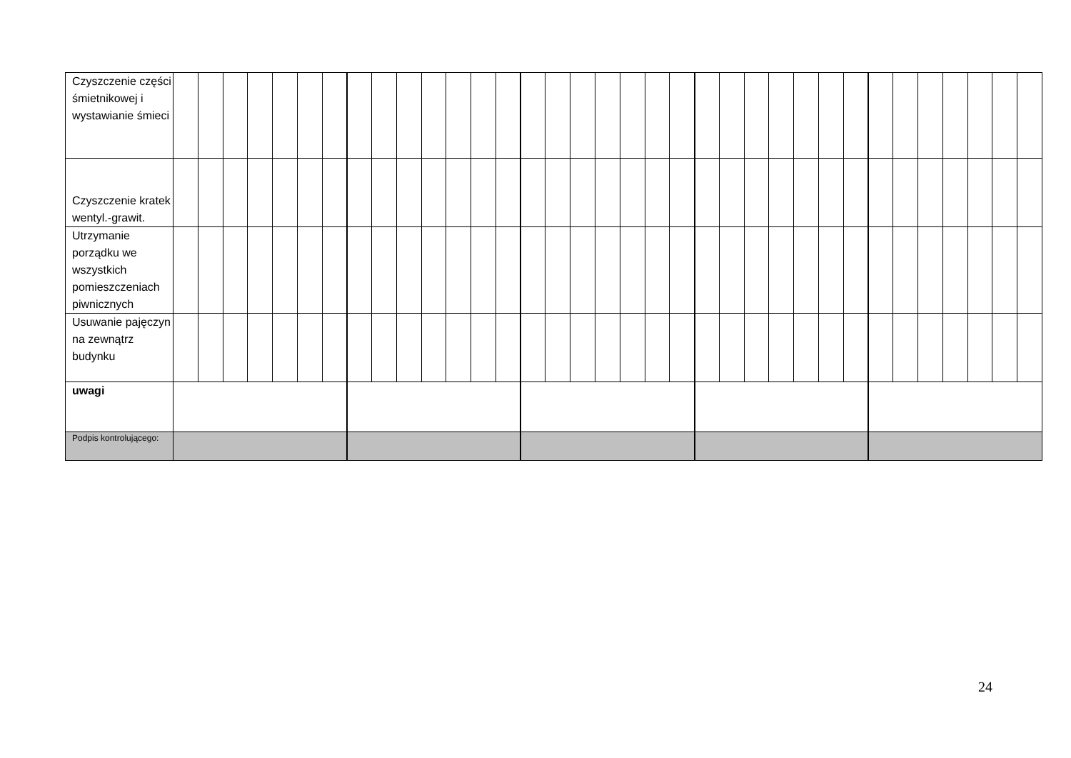| Czyszczenie części śmietnikowej i wystawianie śmieci | | | | | | | | | | | | | | | | | | | | | | | | | | | | | | | | | | | |
| Czyszczenie kratek wentyl.-grawit. | | | | | | | | | | | | | | | | | | | | | | | | | | | | | | | | | | | |
| Utrzymanie porządku we wszystkich pomieszczeniach piwnicznych | | | | | | | | | | | | | | | | | | | | | | | | | | | | | | | | | | | |
| Usuwanie pajęczyn na zewnątrz budynku | | | | | | | | | | | | | | | | | | | | | | | | | | | | | | | | | | | |
| uwagi | | | | | | | | | | | | | | | | | | | | | | | | | | | | | | | | | | | |
| Podpis kontrolującego: | | | | | | | | | | | | | | | | | | | | | | | | | | | | | | | | | | | |
24